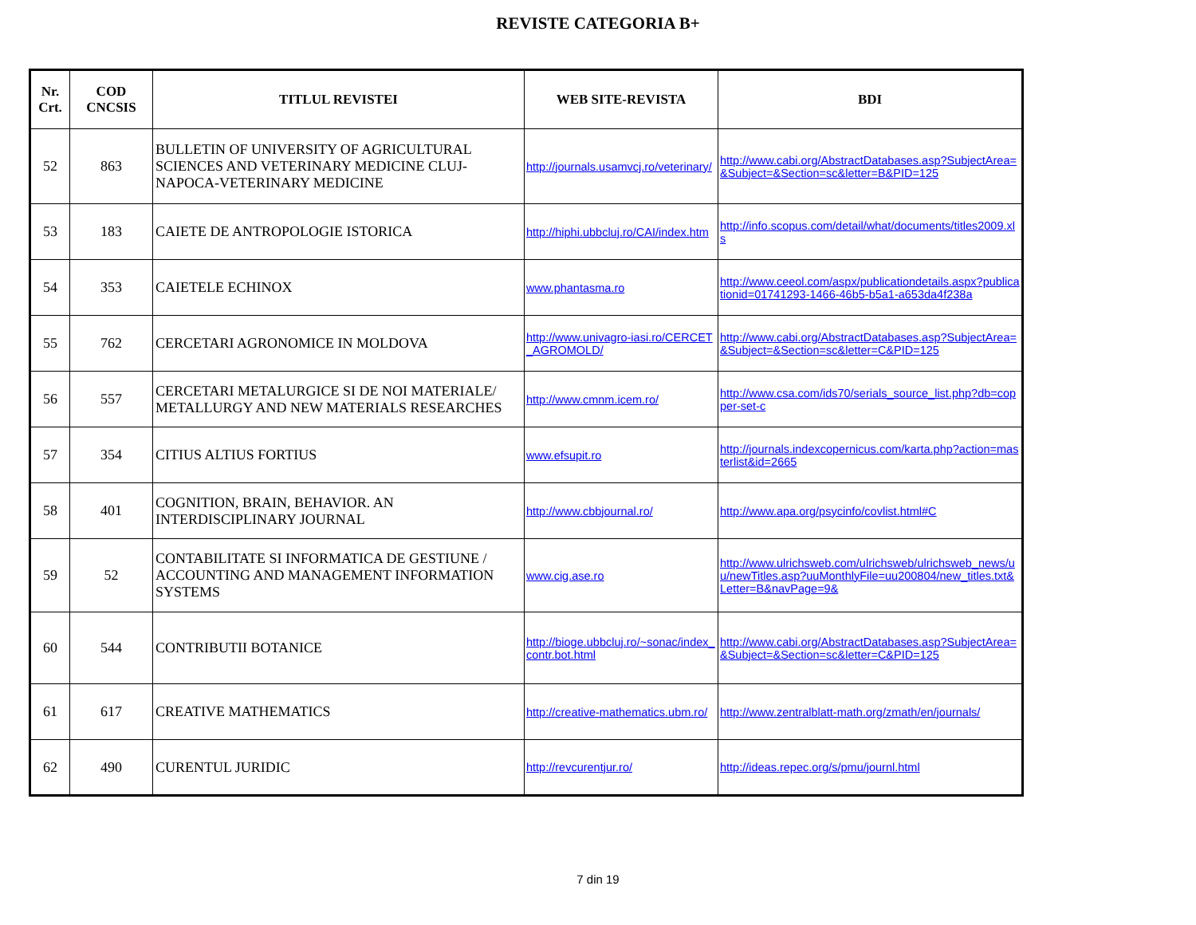REVISTE CATEGORIA B+
| Nr. Crt. | COD CNCSIS | TITLUL REVISTEI | WEB SITE-REVISTA | BDI |
| --- | --- | --- | --- | --- |
| 52 | 863 | BULLETIN OF UNIVERSITY OF AGRICULTURAL SCIENCES AND VETERINARY MEDICINE CLUJ-NAPOCA-VETERINARY MEDICINE | http://journals.usamvcj.ro/veterinary/ | http://www.cabi.org/AbstractDatabases.asp?SubjectArea=&Subject=&Section=sc&letter=B&PID=125 |
| 53 | 183 | CAIETE DE ANTROPOLOGIE ISTORICA | http://hiphi.ubbcluj.ro/CAI/index.htm | http://info.scopus.com/detail/what/documents/titles2009.xls |
| 54 | 353 | CAIETELE ECHINOX | www.phantasma.ro | http://www.ceeol.com/aspx/publicationdetails.aspx?publicationid=01741293-1466-46b5-b5a1-a653da4f238a |
| 55 | 762 | CERCETARI AGRONOMICE IN MOLDOVA | http://www.univagro-iasi.ro/CERCET_AGROMOLD/ | http://www.cabi.org/AbstractDatabases.asp?SubjectArea=&Subject=&Section=sc&letter=C&PID=125 |
| 56 | 557 | CERCETARI METALURGICE SI DE NOI MATERIALE/ METALLURGY AND NEW MATERIALS RESEARCHES | http://www.cmnm.icem.ro/ | http://www.csa.com/ids70/serials_source_list.php?db=copper-set-c |
| 57 | 354 | CITIUS ALTIUS FORTIUS | www.efsupit.ro | http://journals.indexcopernicus.com/karta.php?action=masterlist&id=2665 |
| 58 | 401 | COGNITION, BRAIN, BEHAVIOR. AN INTERDISCIPLINARY JOURNAL | http://www.cbbjournal.ro/ | http://www.apa.org/psycinfo/covlist.html#C |
| 59 | 52 | CONTABILITATE SI INFORMATICA DE GESTIUNE / ACCOUNTING AND MANAGEMENT INFORMATION SYSTEMS | www.cig.ase.ro | http://www.ulrichsweb.com/ulrichsweb/ulrichsweb_news/uu/newTitles.asp?uuMonthlyFile=uu200804/new_titles.txt&Letter=B&navPage=9& |
| 60 | 544 | CONTRIBUTII BOTANICE | http://bioge.ubbcluj.ro/~sonac/index_contr.bot.html | http://www.cabi.org/AbstractDatabases.asp?SubjectArea=&Subject=&Section=sc&letter=C&PID=125 |
| 61 | 617 | CREATIVE MATHEMATICS | http://creative-mathematics.ubm.ro/ | http://www.zentralblatt-math.org/zmath/en/journals/ |
| 62 | 490 | CURENTUL JURIDIC | http://revcurentjur.ro/ | http://ideas.repec.org/s/pmu/journl.html |
7 din 19